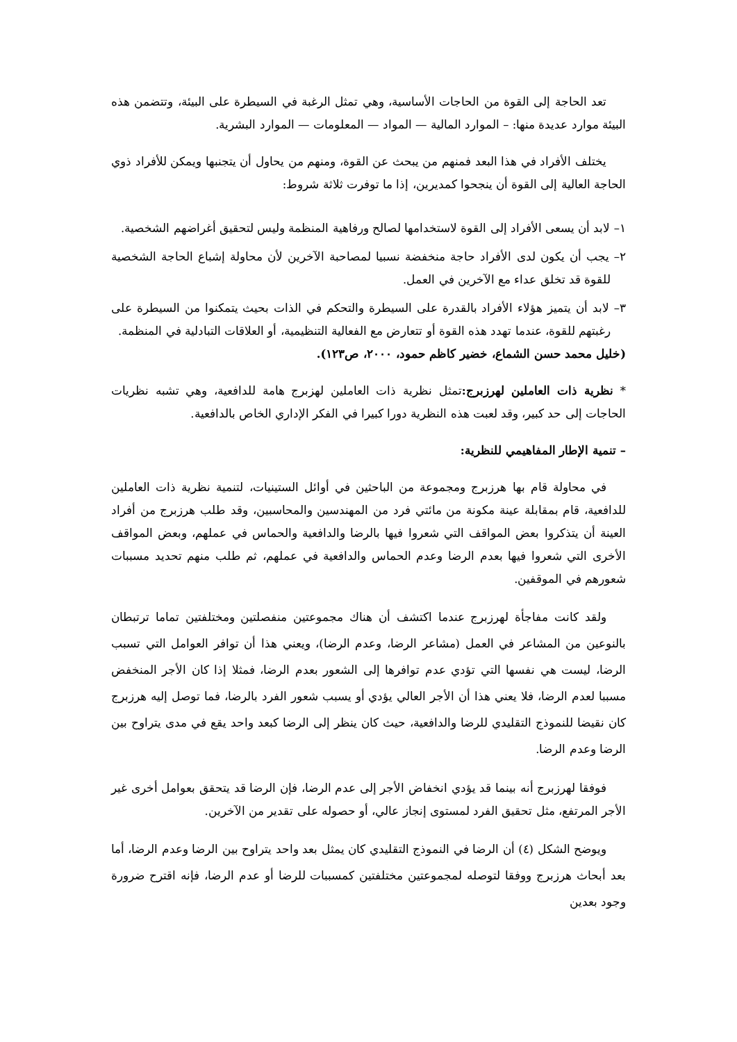تعد الحاجة إلى القوة من الحاجات الأساسية، وهي تمثل الرغبة في السيطرة على البيئة، وتتضمن هذه البيئة موارد عديدة منها: – الموارد المالية — المواد — المعلومات — الموارد البشرية.
يختلف الأفراد في هذا البعد فمنهم من يبحث عن القوة، ومنهم من يحاول أن يتجنبها ويمكن للأفراد ذوي الحاجة العالية إلى القوة أن ينجحوا كمديرين، إذا ما توفرت ثلاثة شروط:
١– لابد أن يسعى الأفراد إلى القوة لاستخدامها لصالح ورفاهية المنظمة وليس لتحقيق أغراضهم الشخصية.
٢– يجب أن يكون لدى الأفراد حاجة منخفضة نسبيا لمصاحبة الآخرين لأن محاولة إشباع الحاجة الشخصية للقوة قد تخلق عداء مع الآخرين في العمل.
٣– لابد أن يتميز هؤلاء الأفراد بالقدرة على السيطرة والتحكم في الذات بحيث يتمكنوا من السيطرة على رغبتهم للقوة، عندما تهدد هذه القوة أو تتعارض مع الفعالية التنظيمية، أو العلاقات التبادلية في المنظمة.
(خليل محمد حسن الشماع، خضير كاظم حمود، ٢٠٠٠، ص١٢٣).
* نظرية ذات العاملين لهرزبرج: تمثل نظرية ذات العاملين لهزبرج هامة للدافعية، وهي تشبه نظريات الحاجات إلى حد كبير، وقد لعبت هذه النظرية دورا كبيرا في الفكر الإداري الخاص بالدافعية.
– تنمية الإطار المفاهيمي للنظرية:
في محاولة قام بها هرزبرج ومجموعة من الباحثين في أوائل الستينيات، لتنمية نظرية ذات العاملين للدافعية، قام بمقابلة عينة مكونة من مائتي فرد من المهندسين والمحاسبين، وقد طلب هرزبرج من أفراد العينة أن يتذكروا بعض المواقف التي شعروا فيها بالرضا والدافعية والحماس في عملهم، وبعض المواقف الأخرى التي شعروا فيها بعدم الرضا وعدم الحماس والدافعية في عملهم، ثم طلب منهم تحديد مسببات شعورهم في الموقفين.
ولقد كانت مفاجأة لهرزبرج عندما اكتشف أن هناك مجموعتين منفصلتين ومختلفتين تماما ترتبطان بالنوعين من المشاعر في العمل (مشاعر الرضا، وعدم الرضا)، ويعني هذا أن توافر العوامل التي تسبب الرضا، ليست هي نفسها التي تؤدي عدم توافرها إلى الشعور بعدم الرضا، فمثلا إذا كان الأجر المنخفض مسببا لعدم الرضا، فلا يعني هذا أن الأجر العالي يؤدي أو يسبب شعور الفرد بالرضا، فما توصل إليه هرزبرج كان نقيضا للنموذج التقليدي للرضا والدافعية، حيث كان ينظر إلى الرضا كبعد واحد يقع في مدى يتراوح بين الرضا وعدم الرضا.
فوفقا لهرزبرج أنه بينما قد يؤدي انخفاض الأجر إلى عدم الرضا، فإن الرضا قد يتحقق بعوامل أخرى غير الأجر المرتفع، مثل تحقيق الفرد لمستوى إنجاز عالي، أو حصوله على تقدير من الآخرين.
ويوضح الشكل (٤) أن الرضا في النموذج التقليدي كان يمثل بعد واحد يتراوح بين الرضا وعدم الرضا، أما بعد أبحاث هرزبرج ووفقا لتوصله لمجموعتين مختلفتين كمسببات للرضا أو عدم الرضا، فإنه اقترح ضرورة وجود بعدين